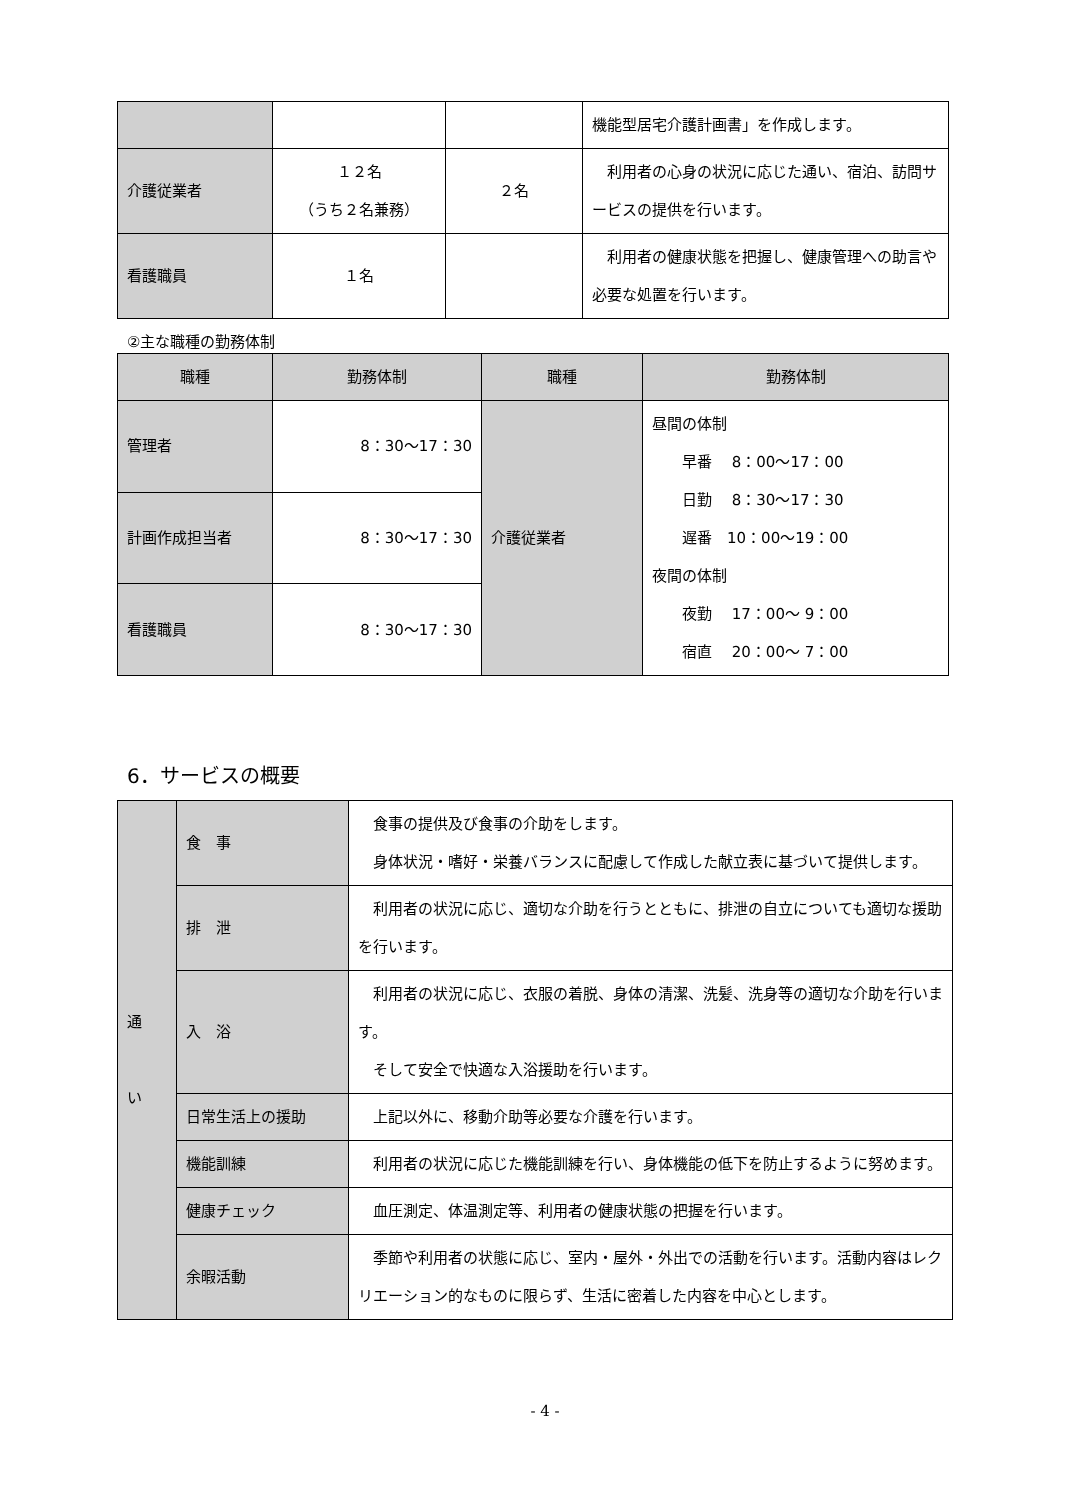| | | | 機能型居宅介護計画書」を作成します。 |
| 介護従業者 | １２名 （うち２名兼務） | ２名 | 利用者の心身の状況に応じた通い、宿泊、訪問サービスの提供を行います。 |
| 看護職員 | １名 | | 利用者の健康状態を把握し、健康管理への助言や必要な処置を行います。 |
②主な職種の勤務体制
| 職種 | 勤務体制 | 職種 | 勤務体制 |
| --- | --- | --- | --- |
| 管理者 | 8：30～17：30 | 介護従業者 | 昼間の体制 早番 8：00～17：00 日勤 8：30～17：30 遅番 10：00～19：00 夜間の体制 夜勤 17：00～ 9：00 宿直 20：00～ 7：00 |
| 計画作成担当者 | 8：30～17：30 | | |
| 看護職員 | 8：30～17：30 | | |
6．サービスの概要
| 通 い | 食 事 | 食事の提供及び食事の介助をします。 身体状況・嗜好・栄養バランスに配慮して作成した献立表に基づいて提供します。 |
| | 排 泄 | 利用者の状況に応じ、適切な介助を行うとともに、排泄の自立についても適切な援助を行います。 |
| | 入 浴 | 利用者の状況に応じ、衣服の着脱、身体の清潔、洗髪、洗身等の適切な介助を行います。 そして安全で快適な入浴援助を行います。 |
| | 日常生活上の援助 | 上記以外に、移動介助等必要な介護を行います。 |
| | 機能訓練 | 利用者の状況に応じた機能訓練を行い、身体機能の低下を防止するように努めます。 |
| | 健康チェック | 血圧測定、体温測定等、利用者の健康状態の把握を行います。 |
| | 余暇活動 | 季節や利用者の状態に応じ、室内・屋外・外出での活動を行います。活動内容はレクリエーション的なものに限らず、生活に密着した内容を中心とします。 |
- 4 -